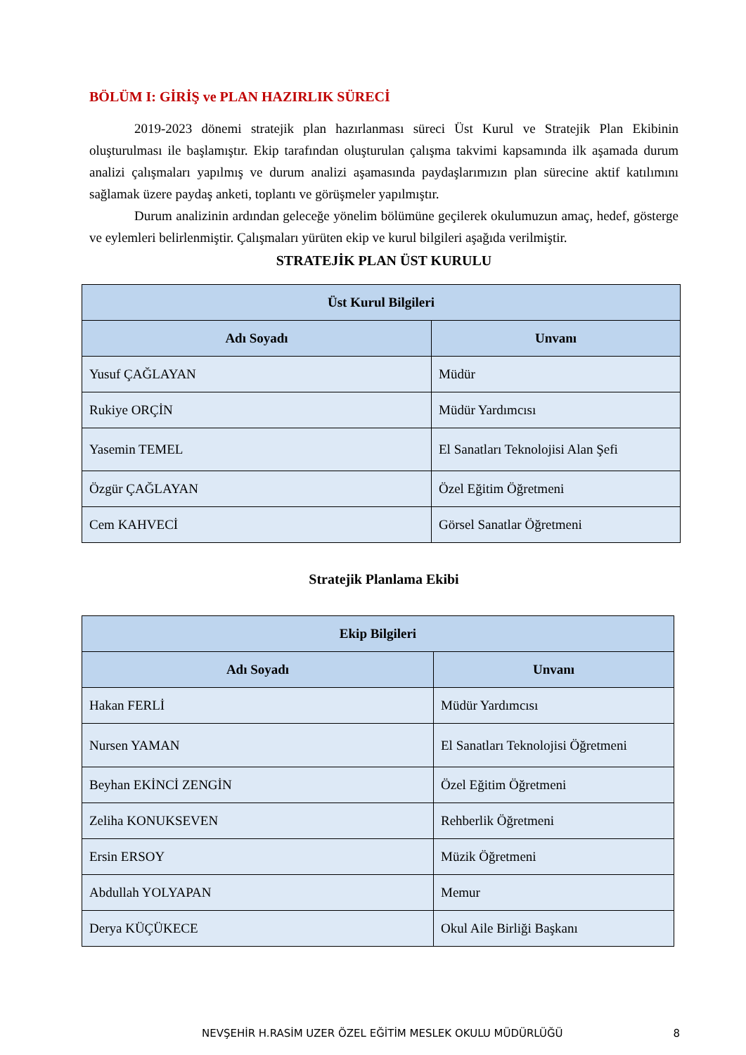BÖLÜM I: GİRİŞ ve PLAN HAZIRLIK SÜRECİ
2019-2023 dönemi stratejik plan hazırlanması süreci Üst Kurul ve Stratejik Plan Ekibinin oluşturulması ile başlamıştır. Ekip tarafından oluşturulan çalışma takvimi kapsamında ilk aşamada durum analizi çalışmaları yapılmış ve durum analizi aşamasında paydaşlarımızın plan sürecine aktif katılımını sağlamak üzere paydaş anketi, toplantı ve görüşmeler yapılmıştır.
Durum analizinin ardından geleceğe yönelim bölümüne geçilerek okulumuzun amaç, hedef, gösterge ve eylemleri belirlenmiştir. Çalışmaları yürüten ekip ve kurul bilgileri aşağıda verilmiştir.
STRATEJİK PLAN ÜST KURULU
| Üst Kurul Bilgileri | |
| --- | --- |
| Adı Soyadı | Unvanı |
| Yusuf ÇAĞLAYAN | Müdür |
| Rukiye ORÇİN | Müdür Yardımcısı |
| Yasemin TEMEL | El Sanatları Teknolojisi Alan Şefi |
| Özgür ÇAĞLAYAN | Özel Eğitim Öğretmeni |
| Cem KAHVECİ | Görsel Sanatlar Öğretmeni |
Stratejik Planlama Ekibi
| Ekip Bilgileri | |
| --- | --- |
| Adı Soyadı | Unvanı |
| Hakan FERLİ | Müdür Yardımcısı |
| Nursen YAMAN | El Sanatları Teknolojisi Öğretmeni |
| Beyhan EKİNCİ ZENGİN | Özel Eğitim Öğretmeni |
| Zeliha KONUKSEVEN | Rehberlik Öğretmeni |
| Ersin ERSOY | Müzik Öğretmeni |
| Abdullah YOLYAPAN | Memur |
| Derya KÜÇÜKECE | Okul Aile Birliği Başkanı |
NEVŞEHİR H.RASİM UZER ÖZEL EĞİTİM MESLEK OKULU MÜDÜRLÜĞÜ 8